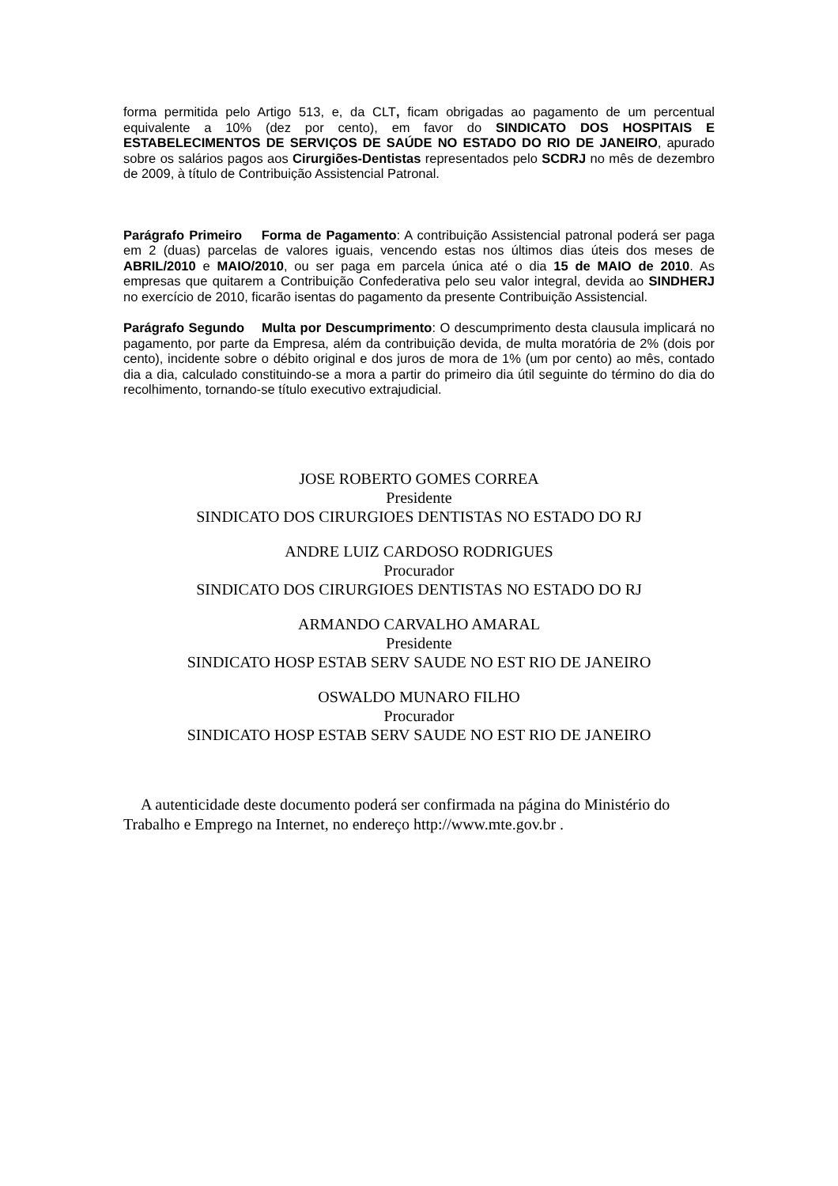forma permitida pelo Artigo 513, e, da CLT, ficam obrigadas ao pagamento de um percentual equivalente a 10% (dez por cento), em favor do SINDICATO DOS HOSPITAIS E ESTABELECIMENTOS DE SERVIÇOS DE SAÚDE NO ESTADO DO RIO DE JANEIRO, apurado sobre os salários pagos aos Cirurgiões-Dentistas representados pelo SCDRJ no mês de dezembro de 2009, à título de Contribuição Assistencial Patronal.
Parágrafo Primeiro Forma de Pagamento: A contribuição Assistencial patronal poderá ser paga em 2 (duas) parcelas de valores iguais, vencendo estas nos últimos dias úteis dos meses de ABRIL/2010 e MAIO/2010, ou ser paga em parcela única até o dia 15 de MAIO de 2010. As empresas que quitarem a Contribuição Confederativa pelo seu valor integral, devida ao SINDHERJ no exercício de 2010, ficarão isentas do pagamento da presente Contribuição Assistencial.
Parágrafo Segundo Multa por Descumprimento: O descumprimento desta clausula implicará no pagamento, por parte da Empresa, além da contribuição devida, de multa moratória de 2% (dois por cento), incidente sobre o débito original e dos juros de mora de 1% (um por cento) ao mês, contado dia a dia, calculado constituindo-se a mora a partir do primeiro dia útil seguinte do término do dia do recolhimento, tornando-se título executivo extrajudicial.
JOSE ROBERTO GOMES CORREA
Presidente
SINDICATO DOS CIRURGIOES DENTISTAS NO ESTADO DO RJ
ANDRE LUIZ CARDOSO RODRIGUES
Procurador
SINDICATO DOS CIRURGIOES DENTISTAS NO ESTADO DO RJ
ARMANDO CARVALHO AMARAL
Presidente
SINDICATO HOSP ESTAB SERV SAUDE NO EST RIO DE JANEIRO
OSWALDO MUNARO FILHO
Procurador
SINDICATO HOSP ESTAB SERV SAUDE NO EST RIO DE JANEIRO
A autenticidade deste documento poderá ser confirmada na página do Ministério do Trabalho e Emprego na Internet, no endereço http://www.mte.gov.br .